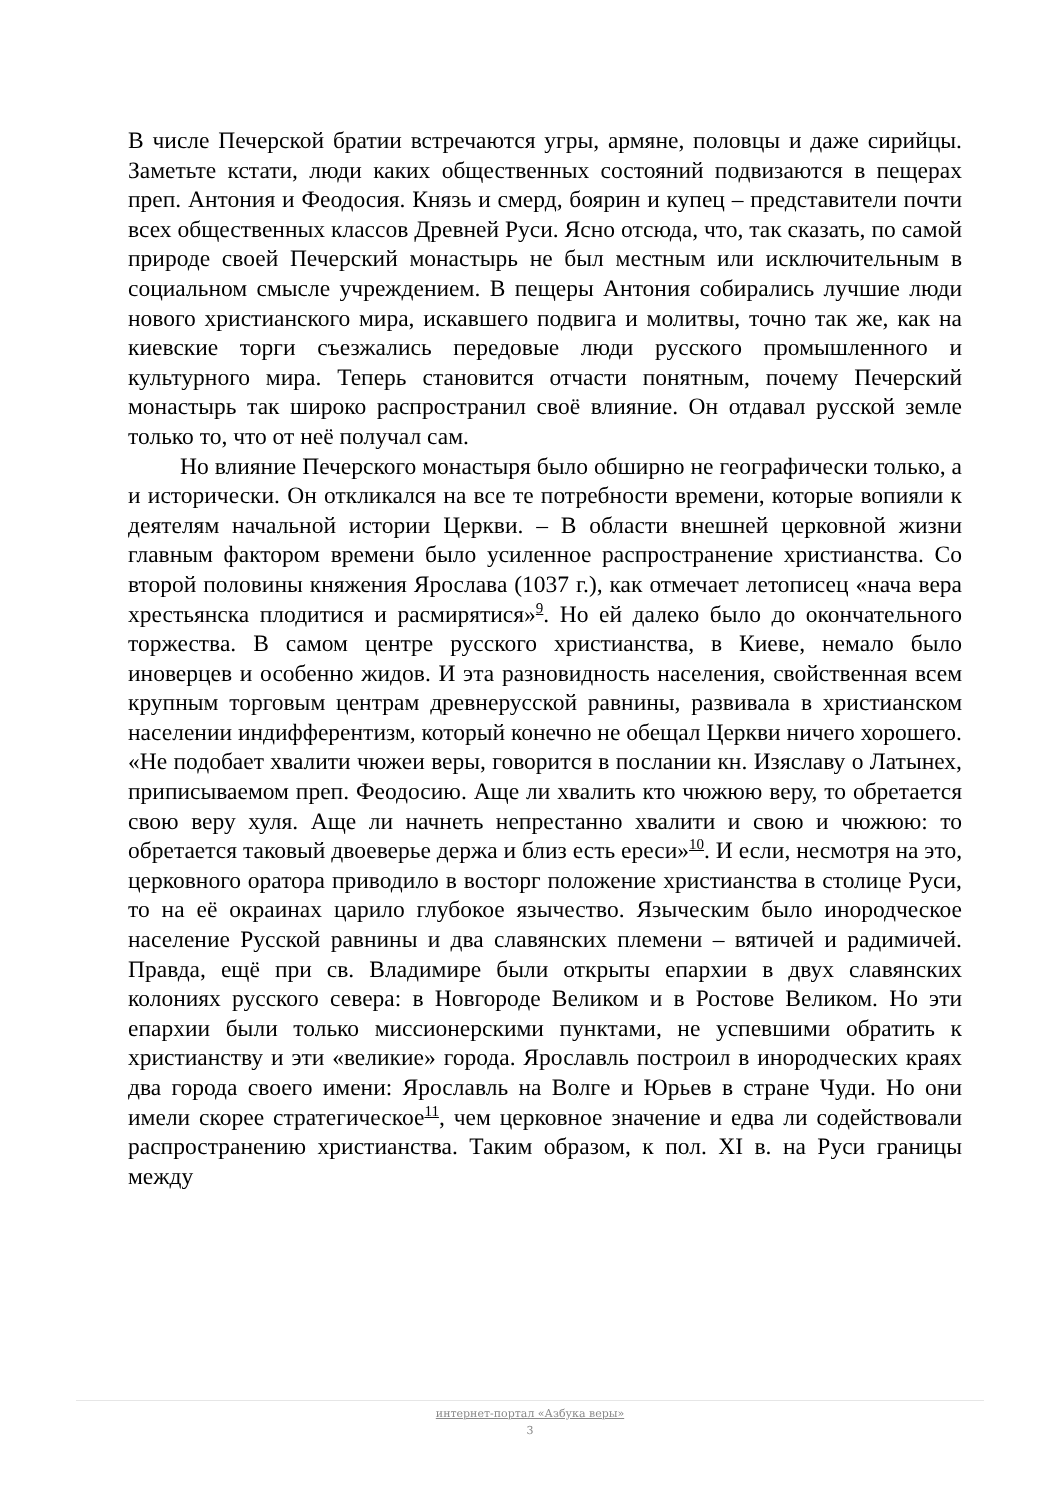В числе Печерской братии встречаются угры, армяне, половцы и даже сирийцы. Заметьте кстати, люди каких общественных состояний подвизаются в пещерах преп. Антония и Феодосия. Князь и смерд, боярин и купец – представители почти всех общественных классов Древней Руси. Ясно отсюда, что, так сказать, по самой природе своей Печерский монастырь не был местным или исключительным в социальном смысле учреждением. В пещеры Антония собирались лучшие люди нового христианского мира, искавшего подвига и молитвы, точно так же, как на киевские торги съезжались передовые люди русского промышленного и культурного мира. Теперь становится отчасти понятным, почему Печерский монастырь так широко распространил своё влияние. Он отдавал русской земле только то, что от неё получал сам.
Но влияние Печерского монастыря было обширно не географически только, а и исторически. Он откликался на все те потребности времени, которые вопияли к деятелям начальной истории Церкви. – В области внешней церковной жизни главным фактором времени было усиленное распространение христианства. Со второй половины княжения Ярослава (1037 г.), как отмечает летописец «нача вера хрестьянска плодитися и расмирятися»<sup>9</sup>. Но ей далеко было до окончательного торжества. В самом центре русского христианства, в Киеве, немало было иноверцев и особенно жидов. И эта разновидность населения, свойственная всем крупным торговым центрам древнерусской равнины, развивала в христианском населении индифферентизм, который конечно не обещал Церкви ничего хорошего. «Не подобает хвалити чюжеи веры, говорится в послании кн. Изяславу о Латынех, приписываемом преп. Феодосию. Аще ли хвалить кто чюжюю веру, то обретается свою веру хуля. Аще ли начнеть непрестанно хвалити и свою и чюжюю: то обретается таковый двоеверье держа и близ есть ереси»<sup>10</sup>. И если, несмотря на это, церковного оратора приводило в восторг положение христианства в столице Руси, то на её окраинах царило глубокое язычество. Языческим было инородческое население Русской равнины и два славянских племени – вятичей и радимичей. Правда, ещё при св. Владимире были открыты епархии в двух славянских колониях русского севера: в Новгороде Великом и в Ростове Великом. Но эти епархии были только миссионерскими пунктами, не успевшими обратить к христианству и эти «великие» города. Ярославль построил в инородческих краях два города своего имени: Ярославль на Волге и Юрьев в стране Чуди. Но они имели скорее стратегическое<sup>11</sup>, чем церковное значение и едва ли содействовали распространению христианства. Таким образом, к пол. XI в. на Руси границы между
интернет-портал «Азбука веры»
3